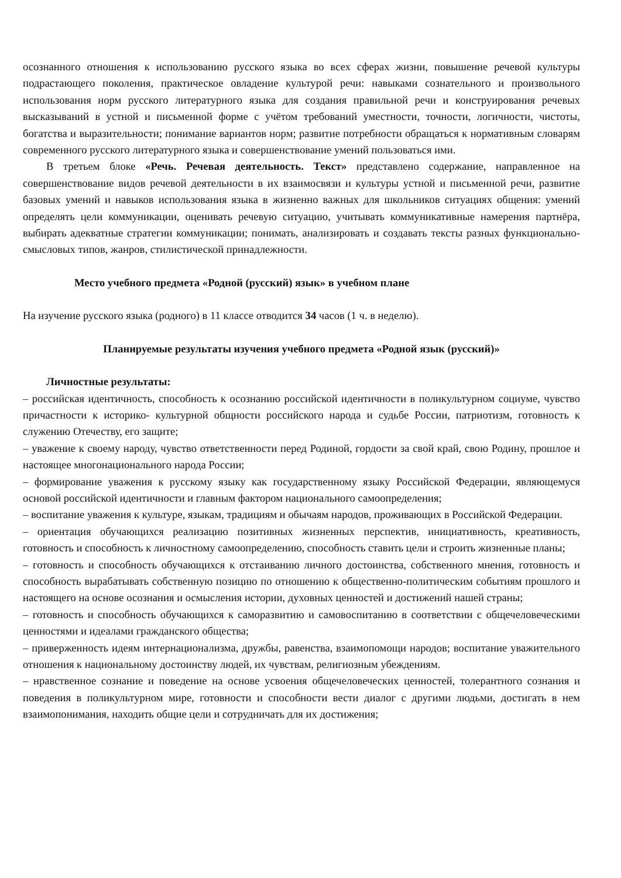осознанного отношения к использованию русского языка во всех сферах жизни, повышение речевой культуры подрастающего поколения, практическое овладение культурой речи: навыками сознательного и произвольного использования норм русского литературного языка для создания правильной речи и конструирования речевых высказываний в устной и письменной форме с учётом требований уместности, точности, логичности, чистоты, богатства и выразительности; понимание вариантов норм; развитие потребности обращаться к нормативным словарям современного русского литературного языка и совершенствование умений пользоваться ими.
В третьем блоке «Речь. Речевая деятельность. Текст» представлено содержание, направленное на совершенствование видов речевой деятельности в их взаимосвязи и культуры устной и письменной речи, развитие базовых умений и навыков использования языка в жизненно важных для школьников ситуациях общения: умений определять цели коммуникации, оценивать речевую ситуацию, учитывать коммуникативные намерения партнёра, выбирать адекватные стратегии коммуникации; понимать, анализировать и создавать тексты разных функционально-смысловых типов, жанров, стилистической принадлежности.
Место учебного предмета «Родной (русский) язык» в учебном плане
На изучение русского языка (родного) в 11 классе отводится 34 часов (1 ч. в неделю).
Планируемые результаты изучения учебного предмета «Родной язык (русский)»
Личностные результаты:
– российская идентичность, способность к осознанию российской идентичности в поликультурном социуме, чувство причастности к историко- культурной общности российского народа и судьбе России, патриотизм, готовность к служению Отечеству, его защите;
– уважение к своему народу, чувство ответственности перед Родиной, гордости за свой край, свою Родину, прошлое и настоящее многонационального народа России;
– формирование уважения к русскому языку как государственному языку Российской Федерации, являющемуся основой российской идентичности и главным фактором национального самоопределения;
– воспитание уважения к культуре, языкам, традициям и обычаям народов, проживающих в Российской Федерации.
– ориентация обучающихся реализацию позитивных жизненных перспектив, инициативность, креативность, готовность и способность к личностному самоопределению, способность ставить цели и строить жизненные планы;
– готовность и способность обучающихся к отстаиванию личного достоинства, собственного мнения, готовность и способность вырабатывать собственную позицию по отношению к общественно-политическим событиям прошлого и настоящего на основе осознания и осмысления истории, духовных ценностей и достижений нашей страны;
– готовность и способность обучающихся к саморазвитию и самовоспитанию в соответствии с общечеловеческими ценностями и идеалами гражданского общества;
– приверженность идеям интернационализма, дружбы, равенства, взаимопомощи народов; воспитание уважительного отношения к национальному достоинству людей, их чувствам, религиозным убеждениям.
– нравственное сознание и поведение на основе усвоения общечеловеческих ценностей, толерантного сознания и поведения в поликультурном мире, готовности и способности вести диалог с другими людьми, достигать в нем взаимопонимания, находить общие цели и сотрудничать для их достижения;